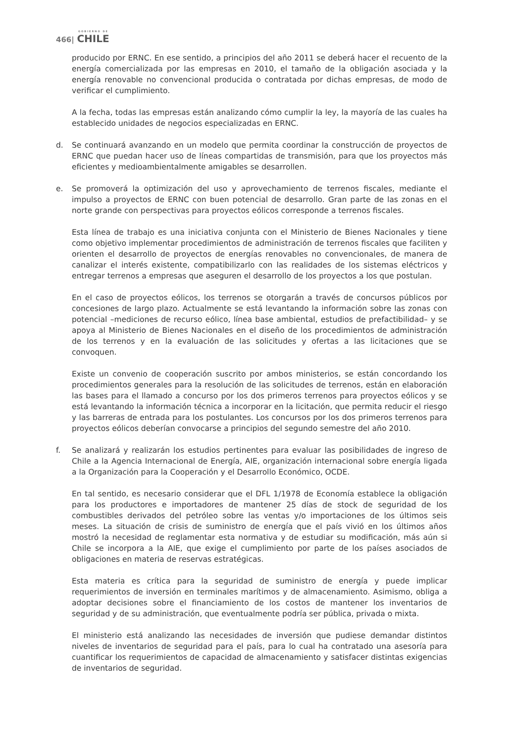GOBIERNO DE
466| CHILE
producido por ERNC. En ese sentido, a principios del año 2011 se deberá hacer el recuento de la energía comercializada por las empresas en 2010, el tamaño de la obligación asociada y la energía renovable no convencional producida o contratada por dichas empresas, de modo de verificar el cumplimiento.
A la fecha, todas las empresas están analizando cómo cumplir la ley, la mayoría de las cuales ha establecido unidades de negocios especializadas en ERNC.
d. Se continuará avanzando en un modelo que permita coordinar la construcción de proyectos de ERNC que puedan hacer uso de líneas compartidas de transmisión, para que los proyectos más eficientes y medioambientalmente amigables se desarrollen.
e. Se promoverá la optimización del uso y aprovechamiento de terrenos fiscales, mediante el impulso a proyectos de ERNC con buen potencial de desarrollo. Gran parte de las zonas en el norte grande con perspectivas para proyectos eólicos corresponde a terrenos fiscales.
Esta línea de trabajo es una iniciativa conjunta con el Ministerio de Bienes Nacionales y tiene como objetivo implementar procedimientos de administración de terrenos fiscales que faciliten y orienten el desarrollo de proyectos de energías renovables no convencionales, de manera de canalizar el interés existente, compatibilizarlo con las realidades de los sistemas eléctricos y entregar terrenos a empresas que aseguren el desarrollo de los proyectos a los que postulan.
En el caso de proyectos eólicos, los terrenos se otorgarán a través de concursos públicos por concesiones de largo plazo. Actualmente se está levantando la información sobre las zonas con potencial –mediciones de recurso eólico, línea base ambiental, estudios de prefactibilidad– y se apoya al Ministerio de Bienes Nacionales en el diseño de los procedimientos de administración de los terrenos y en la evaluación de las solicitudes y ofertas a las licitaciones que se convoquen.
Existe un convenio de cooperación suscrito por ambos ministerios, se están concordando los procedimientos generales para la resolución de las solicitudes de terrenos, están en elaboración las bases para el llamado a concurso por los dos primeros terrenos para proyectos eólicos y se está levantando la información técnica a incorporar en la licitación, que permita reducir el riesgo y las barreras de entrada para los postulantes. Los concursos por los dos primeros terrenos para proyectos eólicos deberían convocarse a principios del segundo semestre del año 2010.
f. Se analizará y realizarán los estudios pertinentes para evaluar las posibilidades de ingreso de Chile a la Agencia Internacional de Energía, AIE, organización internacional sobre energía ligada a la Organización para la Cooperación y el Desarrollo Económico, OCDE.
En tal sentido, es necesario considerar que el DFL 1/1978 de Economía establece la obligación para los productores e importadores de mantener 25 días de stock de seguridad de los combustibles derivados del petróleo sobre las ventas y/o importaciones de los últimos seis meses. La situación de crisis de suministro de energía que el país vivió en los últimos años mostró la necesidad de reglamentar esta normativa y de estudiar su modificación, más aún si Chile se incorpora a la AIE, que exige el cumplimiento por parte de los países asociados de obligaciones en materia de reservas estratégicas.
Esta materia es crítica para la seguridad de suministro de energía y puede implicar requerimientos de inversión en terminales marítimos y de almacenamiento. Asimismo, obliga a adoptar decisiones sobre el financiamiento de los costos de mantener los inventarios de seguridad y de su administración, que eventualmente podría ser pública, privada o mixta.
El ministerio está analizando las necesidades de inversión que pudiese demandar distintos niveles de inventarios de seguridad para el país, para lo cual ha contratado una asesoría para cuantificar los requerimientos de capacidad de almacenamiento y satisfacer distintas exigencias de inventarios de seguridad.